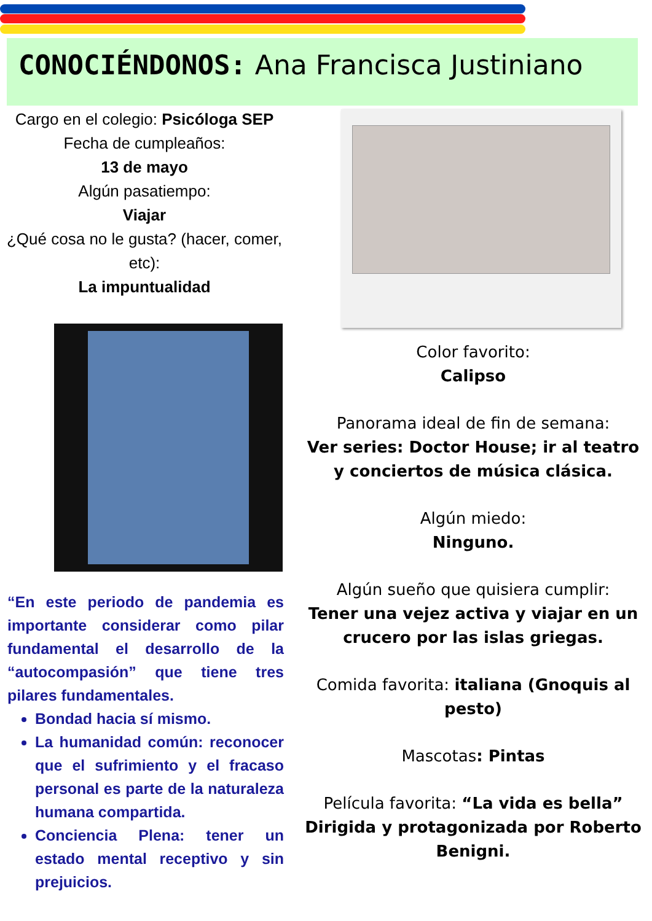CONOCIÉNDONOS: Ana Francisca Justiniano
Cargo en el colegio: Psicóloga SEP
Fecha de cumpleaños:
13 de mayo
Algún pasatiempo:
Viajar
¿Qué cosa no le gusta? (hacer, comer, etc):
La impuntualidad
“En este periodo de pandemia es importante considerar como pilar fundamental el desarrollo de la “autocompasión” que tiene tres pilares fundamentales.
Bondad hacia sí mismo.
La humanidad común: reconocer que el sufrimiento y el fracaso personal es parte de la naturaleza humana compartida.
Conciencia Plena: tener un estado mental receptivo y sin prejuicios.
Color favorito:
Calipso
Panorama ideal de fin de semana:
Ver series: Doctor House; ir al teatro y conciertos de música clásica.
Algún miedo:
Ninguno.
Algún sueño que quisiera cumplir:
Tener una vejez activa y viajar en un crucero por las islas griegas.
Comida favorita: italiana (Gnoquis al pesto)
Mascotas: Pintas
Película favorita: “La vida es bella” Dirigida y protagonizada por Roberto Benigni.